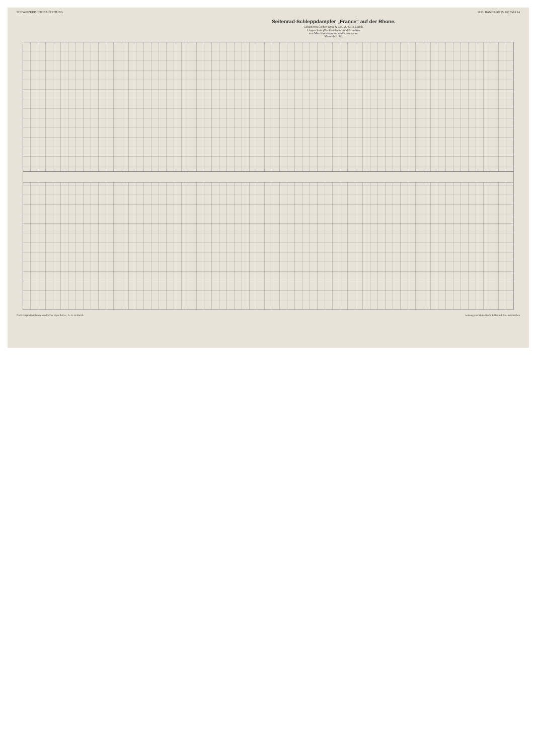SCHWEIZERISCHE BAUZEITUNG 1913. BAND LXII (S. 89) Tafel 14
Seitenrad-Schleppdampfer „France“ auf der Rhone.
Gebaut von Escher Wyss & Cie., A.-G. in Zürich.
Längsschnitt (Backbordseite) und Grundriss
von Maschinenkammer und Kesselraum.
Masstab 1 : 60.
Nach Originalzeichnung von Escher Wyss & Cie., A.-G. in Zürich Aetzung von Meisenbach, Riffarth & Cie. in München